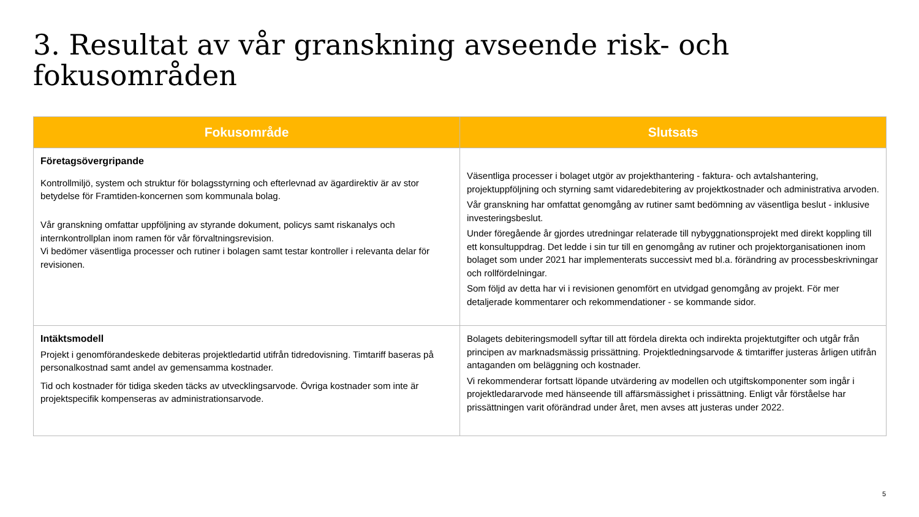3. Resultat av vår granskning avseende risk- och fokusområden
| Fokusområde | Slutsats |
| --- | --- |
| Företagsövergripande Kontrollmiljö, system och struktur för bolagsstyrning och efterlevnad av ägardirektiv är av stor betydelse för Framtiden-koncernen som kommunala bolag. Vår granskning omfattar uppföljning av styrande dokument, policys samt riskanalys och internkontrollplan inom ramen för vår förvaltningsrevision. Vi bedömer väsentliga processer och rutiner i bolagen samt testar kontroller i relevanta delar för revisionen. | Väsentliga processer i bolaget utgör av projekthantering - faktura- och avtalshantering, projektuppföljning och styrning samt vidaredebitering av projektkostnader och administrativa arvoden. Vår granskning har omfattat genomgång av rutiner samt bedömning av väsentliga beslut - inklusive investeringsbeslut. Under föregående år gjordes utredningar relaterade till nybyggnationsprojekt med direkt koppling till ett konsultuppdrag. Det ledde i sin tur till en genomgång av rutiner och projektorganisationen inom bolaget som under 2021 har implementerats successivt med bl.a. förändring av processbeskrivningar och rollfördelningar. Som följd av detta har vi i revisionen genomfört en utvidgad genomgång av projekt. För mer detaljerade kommentarer och rekommendationer - se kommande sidor. |
| Intäktsmodell Projekt i genomförandeskede debiteras projektledartid utifrån tidredovisning. Timtariff baseras på personalkostnad samt andel av gemensamma kostnader. Tid och kostnader för tidiga skeden täcks av utvecklingsarvode. Övriga kostnader som inte är projektspecifik kompenseras av administrationsarvode. | Bolagets debiteringsmodell syftar till att fördela direkta och indirekta projektutgifter och utgår från principen av marknadsmässig prissättning. Projektledningsarvode & timtariffer justeras årligen utifrån antaganden om beläggning och kostnader. Vi rekommenderar fortsatt löpande utvärdering av modellen och utgiftskomponenter som ingår i projektledararvode med hänseende till affärsmässighet i prissättning. Enligt vår förståelse har prissättningen varit oförändrad under året, men avses att justeras under 2022. |
5